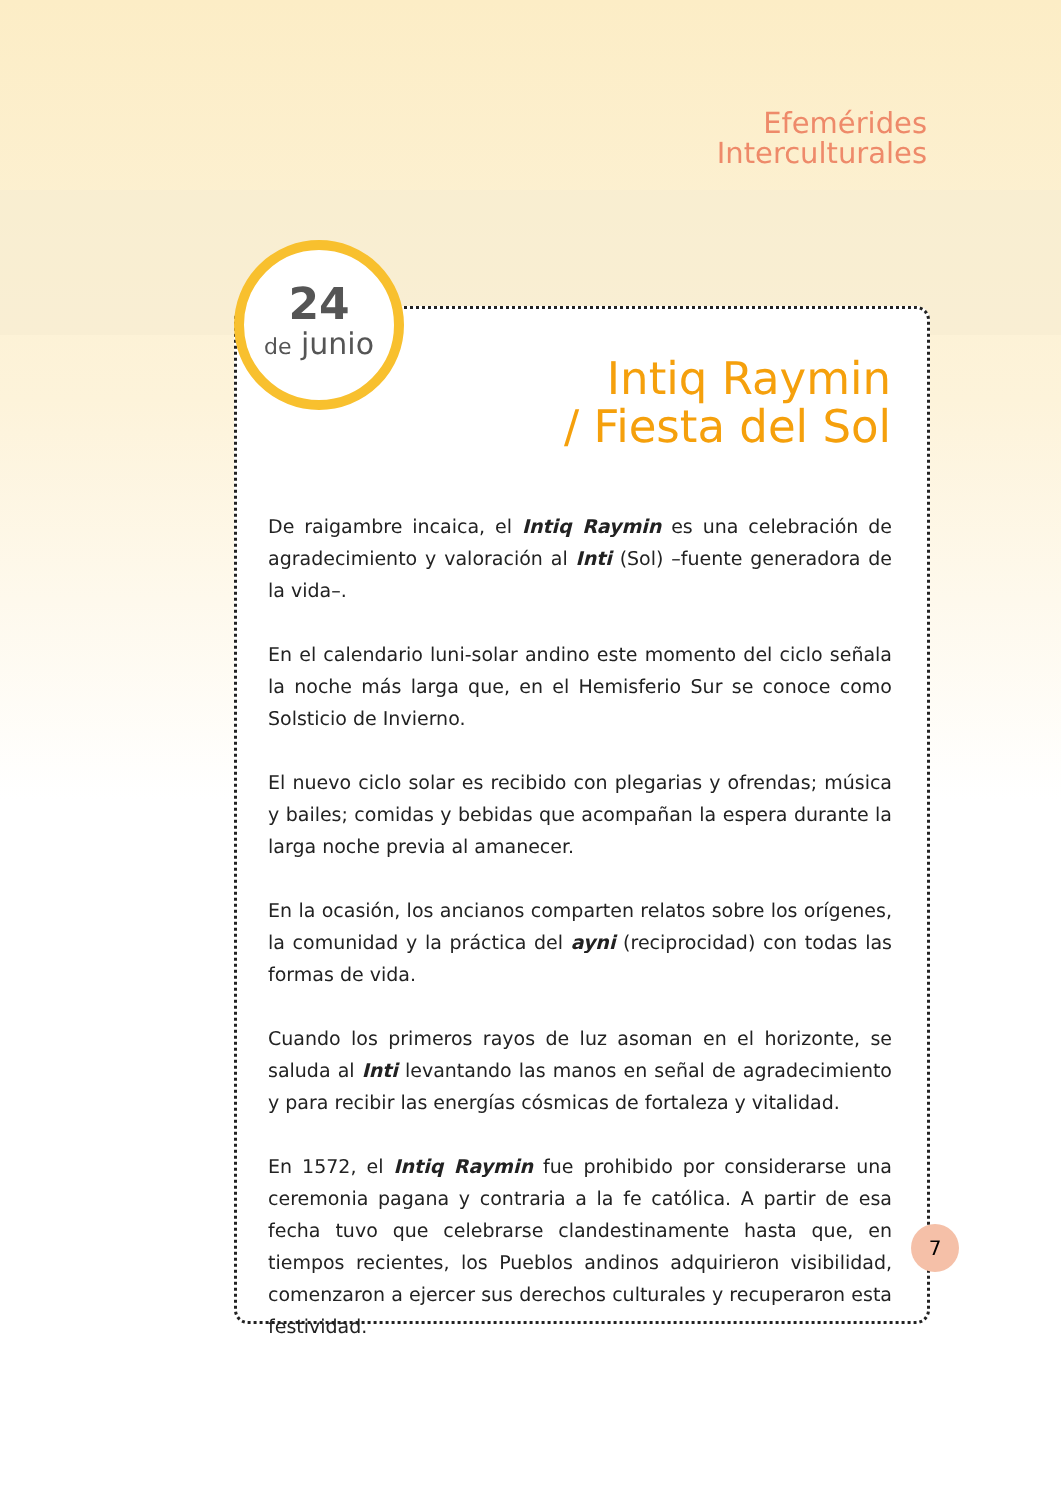Efemérides
Interculturales
24
de junio
Intiq Raymin
/ Fiesta del Sol
De raigambre incaica, el Intiq Raymin es una celebración de agradecimiento y valoración al Inti (Sol) –fuente generadora de la vida–.
En el calendario luni-solar andino este momento del ciclo señala la noche más larga que, en el Hemisferio Sur se conoce como Solsticio de Invierno.
El nuevo ciclo solar es recibido con plegarias y ofrendas; música y bailes; comidas y bebidas que acompañan la espera durante la larga noche previa al amanecer.
En la ocasión, los ancianos comparten relatos sobre los orígenes, la comunidad y la práctica del ayni (reciprocidad) con todas las formas de vida.
Cuando los primeros rayos de luz asoman en el horizonte, se saluda al Inti levantando las manos en señal de agradecimiento y para recibir las energías cósmicas de fortaleza y vitalidad.
En 1572, el Intiq Raymin fue prohibido por considerarse una ceremonia pagana y contraria a la fe católica. A partir de esa fecha tuvo que celebrarse clandestinamente hasta que, en tiempos recientes, los Pueblos andinos adquirieron visibilidad, comenzaron a ejercer sus derechos culturales y recuperaron esta festividad.
7